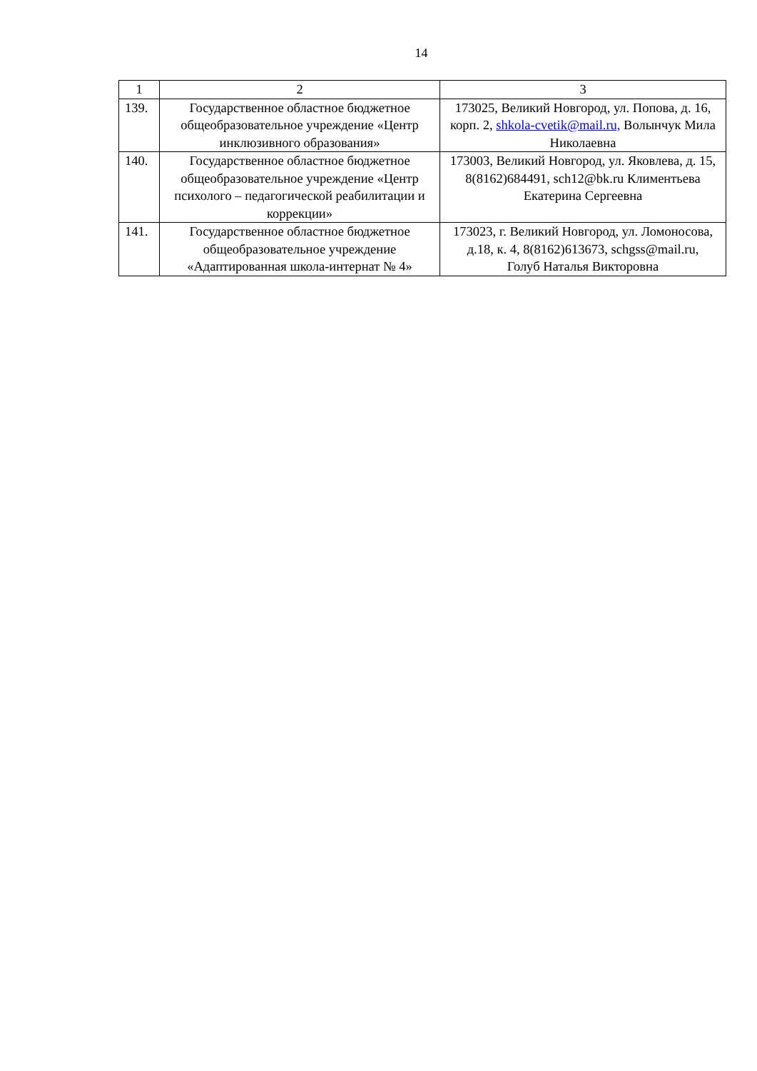14
| 1 | 2 | 3 |
| 139. | Государственное областное бюджетное общеобразовательное учреждение «Центр инклюзивного образования» | 173025, Великий Новгород, ул. Попова, д. 16, корп. 2, shkola-cvetik@mail.ru, Волынчук Мила Николаевна |
| 140. | Государственное областное бюджетное общеобразовательное учреждение «Центр психолого – педагогической реабилитации и коррекции» | 173003, Великий Новгород, ул. Яковлева, д. 15, 8(8162)684491, sch12@bk.ru Климентьева Екатерина Сергеевна |
| 141. | Государственное областное бюджетное общеобразовательное учреждение «Адаптированная школа-интернат № 4» | 173023, г. Великий Новгород, ул. Ломоносова, д.18, к. 4, 8(8162)613673, schgss@mail.ru, Голуб Наталья Викторовна |